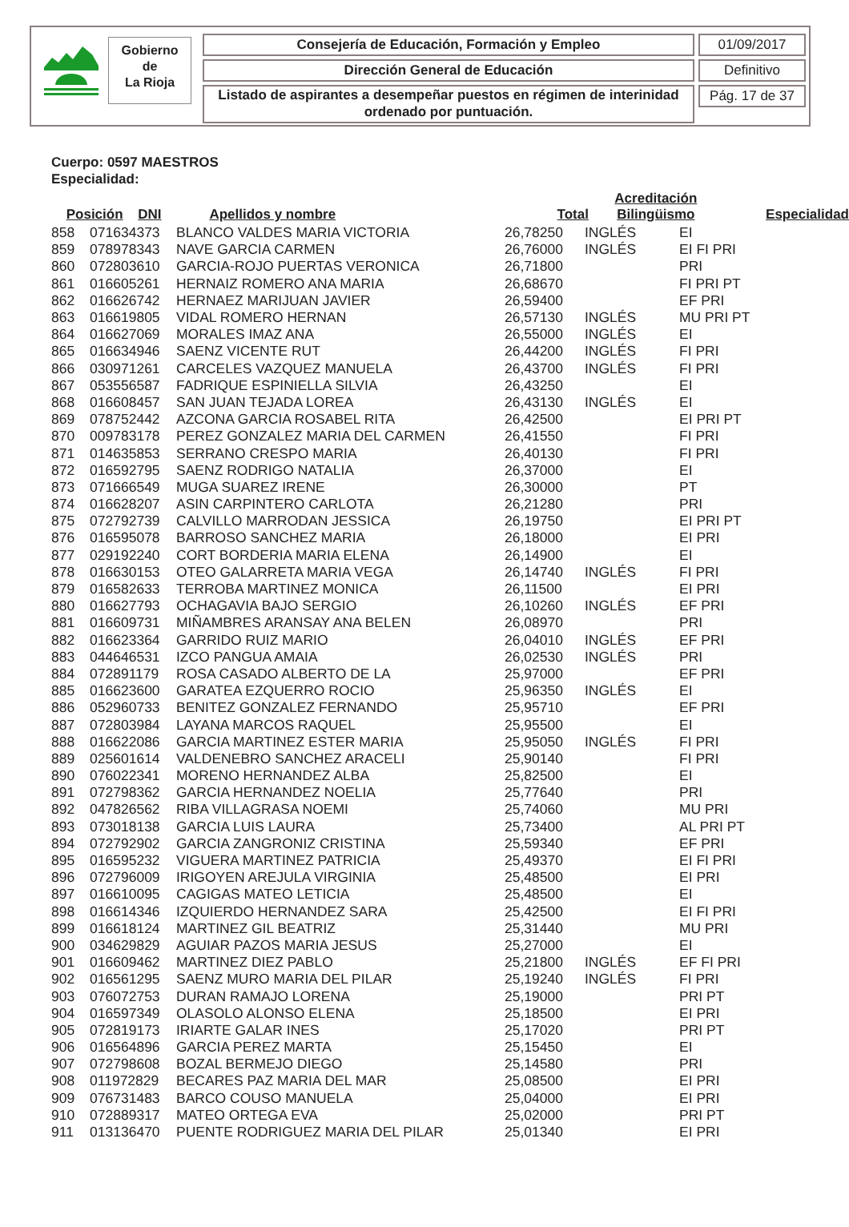Gobierno
de
La Rioja
Consejería de Educación, Formación y Empleo
Dirección General de Educación
Listado de aspirantes a desempeñar puestos en régimen de interinidad ordenado por puntuación.
01/09/2017
Definitivo
Pág. 17 de 37
Cuerpo: 0597 MAESTROS
Especialidad:
| Posición | DNI | Apellidos y nombre | Total | Acreditación Bilingüismo | Especialidad |
| --- | --- | --- | --- | --- | --- |
| 858 | 071634373 | BLANCO VALDES MARIA VICTORIA | 26,78250 | INGLÉS | EI |
| 859 | 078978343 | NAVE GARCIA CARMEN | 26,76000 | INGLÉS | EI FI PRI |
| 860 | 072803610 | GARCIA-ROJO PUERTAS VERONICA | 26,71800 | | PRI |
| 861 | 016605261 | HERNAIZ ROMERO ANA MARIA | 26,68670 | | FI PRI PT |
| 862 | 016626742 | HERNAEZ MARIJUAN JAVIER | 26,59400 | | EF PRI |
| 863 | 016619805 | VIDAL ROMERO HERNAN | 26,57130 | INGLÉS | MU PRI PT |
| 864 | 016627069 | MORALES IMAZ ANA | 26,55000 | INGLÉS | EI |
| 865 | 016634946 | SAENZ VICENTE RUT | 26,44200 | INGLÉS | FI PRI |
| 866 | 030971261 | CARCELES VAZQUEZ MANUELA | 26,43700 | INGLÉS | FI PRI |
| 867 | 053556587 | FADRIQUE ESPINIELLA SILVIA | 26,43250 | | EI |
| 868 | 016608457 | SAN JUAN TEJADA LOREA | 26,43130 | INGLÉS | EI |
| 869 | 078752442 | AZCONA GARCIA ROSABEL RITA | 26,42500 | | EI PRI PT |
| 870 | 009783178 | PEREZ GONZALEZ MARIA DEL CARMEN | 26,41550 | | FI PRI |
| 871 | 014635853 | SERRANO CRESPO MARIA | 26,40130 | | FI PRI |
| 872 | 016592795 | SAENZ RODRIGO NATALIA | 26,37000 | | EI |
| 873 | 071666549 | MUGA SUAREZ IRENE | 26,30000 | | PT |
| 874 | 016628207 | ASIN CARPINTERO CARLOTA | 26,21280 | | PRI |
| 875 | 072792739 | CALVILLO MARRODAN JESSICA | 26,19750 | | EI PRI PT |
| 876 | 016595078 | BARROSO SANCHEZ MARIA | 26,18000 | | EI PRI |
| 877 | 029192240 | CORT BORDERIA MARIA ELENA | 26,14900 | | EI |
| 878 | 016630153 | OTEO GALARRETA MARIA VEGA | 26,14740 | INGLÉS | FI PRI |
| 879 | 016582633 | TERROBA MARTINEZ MONICA | 26,11500 | | EI PRI |
| 880 | 016627793 | OCHAGAVIA BAJO SERGIO | 26,10260 | INGLÉS | EF PRI |
| 881 | 016609731 | MIÑAMBRES ARANSAY ANA BELEN | 26,08970 | | PRI |
| 882 | 016623364 | GARRIDO RUIZ MARIO | 26,04010 | INGLÉS | EF PRI |
| 883 | 044646531 | IZCO PANGUA AMAIA | 26,02530 | INGLÉS | PRI |
| 884 | 072891179 | ROSA CASADO ALBERTO DE LA | 25,97000 | | EF PRI |
| 885 | 016623600 | GARATEA EZQUERRO ROCIO | 25,96350 | INGLÉS | EI |
| 886 | 052960733 | BENITEZ GONZALEZ FERNANDO | 25,95710 | | EF PRI |
| 887 | 072803984 | LAYANA MARCOS RAQUEL | 25,95500 | | EI |
| 888 | 016622086 | GARCIA MARTINEZ ESTER MARIA | 25,95050 | INGLÉS | FI PRI |
| 889 | 025601614 | VALDENEBRO SANCHEZ ARACELI | 25,90140 | | FI PRI |
| 890 | 076022341 | MORENO HERNANDEZ ALBA | 25,82500 | | EI |
| 891 | 072798362 | GARCIA HERNANDEZ NOELIA | 25,77640 | | PRI |
| 892 | 047826562 | RIBA VILLAGRASA NOEMI | 25,74060 | | MU PRI |
| 893 | 073018138 | GARCIA LUIS LAURA | 25,73400 | | AL PRI PT |
| 894 | 072792902 | GARCIA ZANGRONIZ CRISTINA | 25,59340 | | EF PRI |
| 895 | 016595232 | VIGUERA MARTINEZ PATRICIA | 25,49370 | | EI FI PRI |
| 896 | 072796009 | IRIGOYEN AREJULA VIRGINIA | 25,48500 | | EI PRI |
| 897 | 016610095 | CAGIGAS MATEO LETICIA | 25,48500 | | EI |
| 898 | 016614346 | IZQUIERDO HERNANDEZ SARA | 25,42500 | | EI FI PRI |
| 899 | 016618124 | MARTINEZ GIL BEATRIZ | 25,31440 | | MU PRI |
| 900 | 034629829 | AGUIAR PAZOS MARIA JESUS | 25,27000 | | EI |
| 901 | 016609462 | MARTINEZ DIEZ PABLO | 25,21800 | INGLÉS | EF FI PRI |
| 902 | 016561295 | SAENZ MURO MARIA DEL PILAR | 25,19240 | INGLÉS | FI PRI |
| 903 | 076072753 | DURAN RAMAJO LORENA | 25,19000 | | PRI PT |
| 904 | 016597349 | OLASOLO ALONSO ELENA | 25,18500 | | EI PRI |
| 905 | 072819173 | IRIARTE GALAR INES | 25,17020 | | PRI PT |
| 906 | 016564896 | GARCIA PEREZ MARTA | 25,15450 | | EI |
| 907 | 072798608 | BOZAL BERMEJO DIEGO | 25,14580 | | PRI |
| 908 | 011972829 | BECARES PAZ MARIA DEL MAR | 25,08500 | | EI PRI |
| 909 | 076731483 | BARCO COUSO MANUELA | 25,04000 | | EI PRI |
| 910 | 072889317 | MATEO ORTEGA EVA | 25,02000 | | PRI PT |
| 911 | 013136470 | PUENTE RODRIGUEZ MARIA DEL PILAR | 25,01340 | | EI PRI |